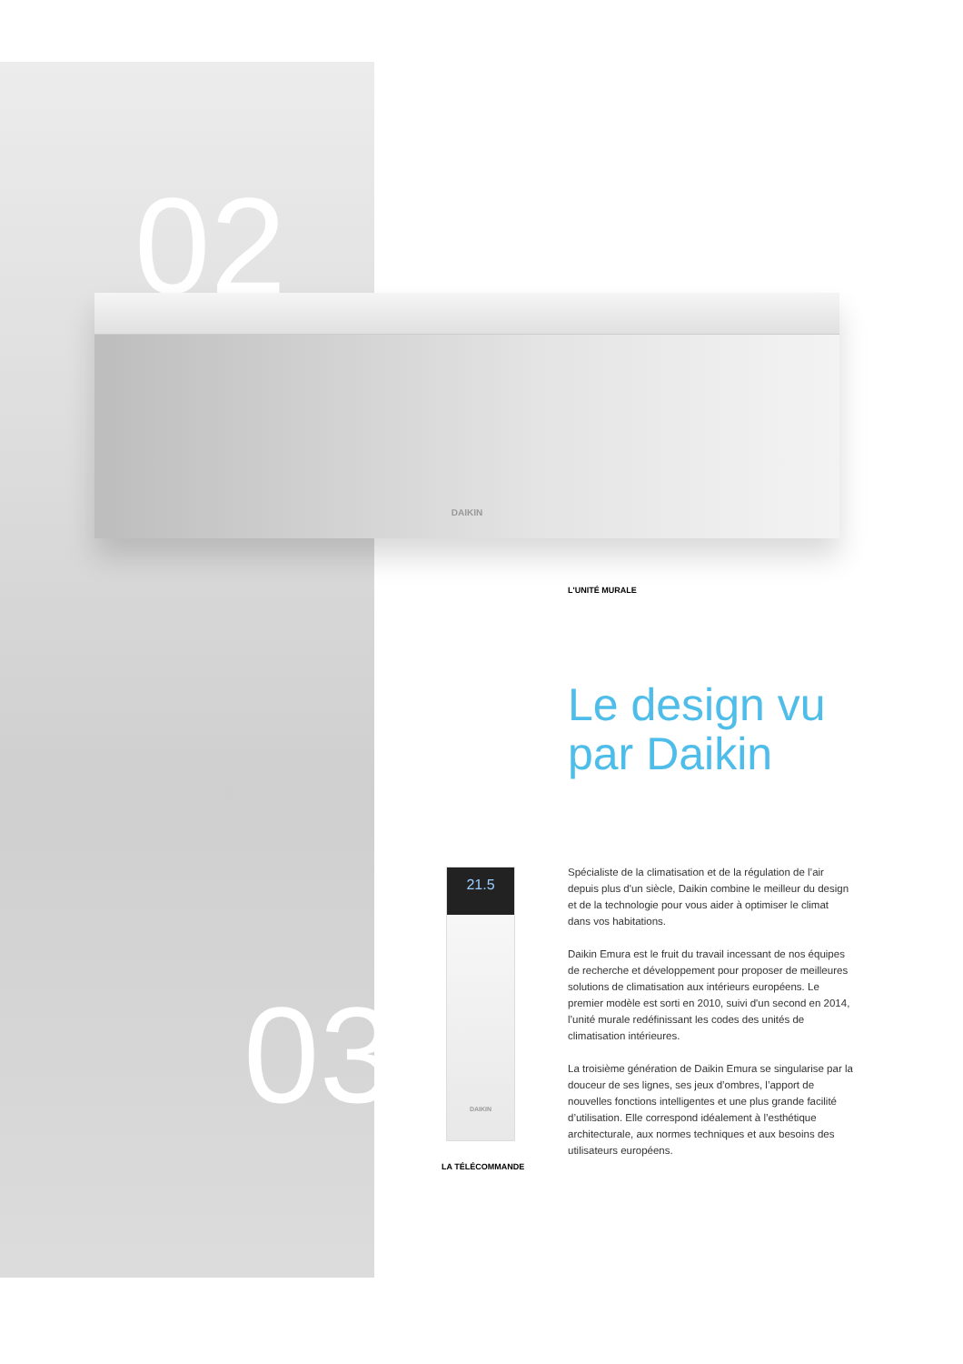02
DAIKIN
L'UNITÉ MURALE
Le design vu
par Daikin
03
21.5
DAIKIN
LA TÉLÉCOMMANDE
Spécialiste de la climatisation et de la régulation de l’air depuis plus d'un siècle, Daikin combine le meilleur du design et de la technologie pour vous aider à optimiser le climat dans vos habitations.
Daikin Emura est le fruit du travail incessant de nos équipes de recherche et développement pour proposer de meilleures solutions de climatisation aux intérieurs européens. Le premier modèle est sorti en 2010, suivi d'un second en 2014, l’unité murale redéfinissant les codes des unités de climatisation intérieures.
La troisième génération de Daikin Emura se singularise par la douceur de ses lignes, ses jeux d’ombres, l’apport de nouvelles fonctions intelligentes et une plus grande facilité d’utilisation. Elle correspond idéalement à l’esthétique architecturale, aux normes techniques et aux besoins des utilisateurs européens.